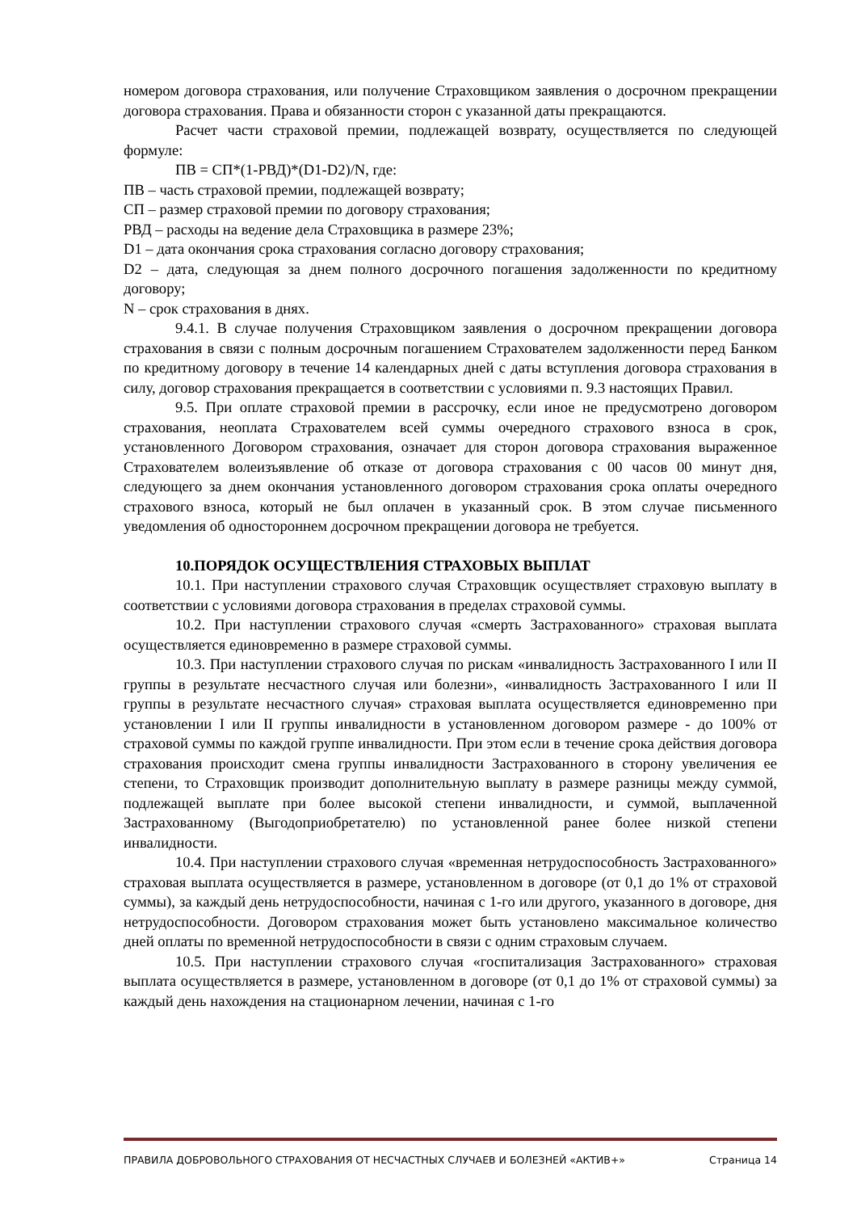номером договора страхования, или получение Страховщиком заявления о досрочном прекращении договора страхования. Права и обязанности сторон с указанной даты прекращаются.
Расчет части страховой премии, подлежащей возврату, осуществляется по следующей формуле:
ПВ = СП*(1-РВД)*(D1-D2)/N, где:
ПВ – часть страховой премии, подлежащей возврату;
СП – размер страховой премии по договору страхования;
РВД – расходы на ведение дела Страховщика в размере 23%;
D1 – дата окончания срока страхования согласно договору страхования;
D2 – дата, следующая за днем полного досрочного погашения задолженности по кредитному договору;
N – срок страхования в днях.
9.4.1. В случае получения Страховщиком заявления о досрочном прекращении договора страхования в связи с полным досрочным погашением Страхователем задолженности перед Банком по кредитному договору в течение 14 календарных дней с даты вступления договора страхования в силу, договор страхования прекращается в соответствии с условиями п. 9.3 настоящих Правил.
9.5. При оплате страховой премии в рассрочку, если иное не предусмотрено договором страхования, неоплата Страхователем всей суммы очередного страхового взноса в срок, установленного Договором страхования, означает для сторон договора страхования выраженное Страхователем волеизъявление об отказе от договора страхования с 00 часов 00 минут дня, следующего за днем окончания установленного договором страхования срока оплаты очередного страхового взноса, который не был оплачен в указанный срок. В этом случае письменного уведомления об одностороннем досрочном прекращении договора не требуется.
10.ПОРЯДОК ОСУЩЕСТВЛЕНИЯ СТРАХОВЫХ ВЫПЛАТ
10.1. При наступлении страхового случая Страховщик осуществляет страховую выплату в соответствии с условиями договора страхования в пределах страховой суммы.
10.2. При наступлении страхового случая «смерть Застрахованного» страховая выплата осуществляется единовременно в размере страховой суммы.
10.3. При наступлении страхового случая по рискам «инвалидность Застрахованного I или II группы в результате несчастного случая или болезни», «инвалидность Застрахованного I или II группы в результате несчастного случая» страховая выплата осуществляется единовременно при установлении I или II группы инвалидности в установленном договором размере - до 100% от страховой суммы по каждой группе инвалидности. При этом если в течение срока действия договора страхования происходит смена группы инвалидности Застрахованного в сторону увеличения ее степени, то Страховщик производит дополнительную выплату в размере разницы между суммой, подлежащей выплате при более высокой степени инвалидности, и суммой, выплаченной Застрахованному (Выгодоприобретателю) по установленной ранее более низкой степени инвалидности.
10.4. При наступлении страхового случая «временная нетрудоспособность Застрахованного» страховая выплата осуществляется в размере, установленном в договоре (от 0,1 до 1% от страховой суммы), за каждый день нетрудоспособности, начиная с 1-го или другого, указанного в договоре, дня нетрудоспособности. Договором страхования может быть установлено максимальное количество дней оплаты по временной нетрудоспособности в связи с одним страховым случаем.
10.5. При наступлении страхового случая «госпитализация Застрахованного» страховая выплата осуществляется в размере, установленном в договоре (от 0,1 до 1% от страховой суммы) за каждый день нахождения на стационарном лечении, начиная с 1-го
ПРАВИЛА ДОБРОВОЛЬНОГО СТРАХОВАНИЯ ОТ НЕСЧАСТНЫХ СЛУЧАЕВ И БОЛЕЗНЕЙ «АКТИВ+» Страница 14